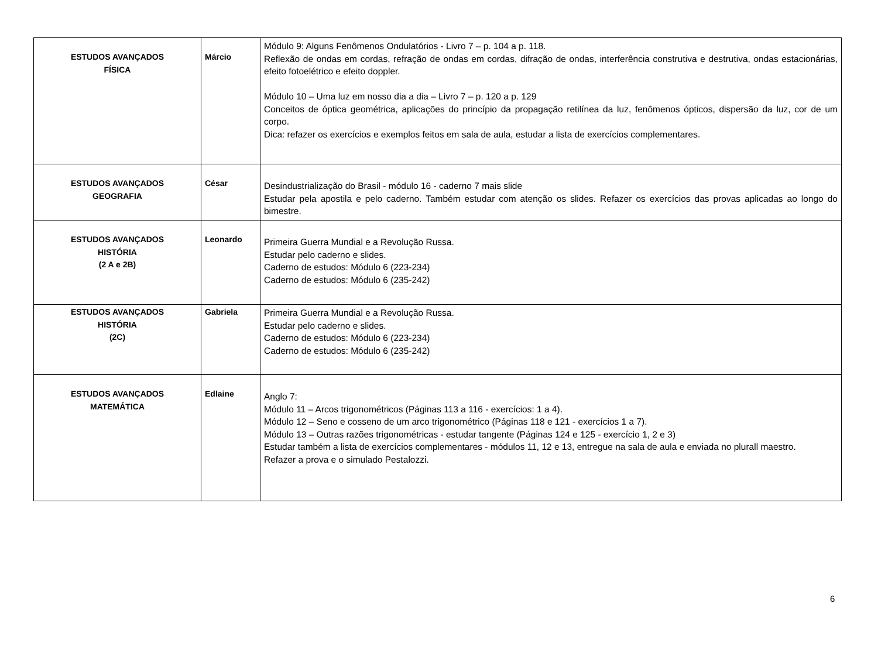| ESTUDOS AVANÇADOS FÍSICA | Márcio | Módulo 9: Alguns Fenômenos Ondulatórios - Livro 7 – p. 104 a p. 118. Reflexão de ondas em cordas, refração de ondas em cordas, difração de ondas, interferência construtiva e destrutiva, ondas estacionárias, efeito fotoelétrico e efeito doppler. Módulo 10 – Uma luz em nosso dia a dia – Livro 7 – p. 120 a p. 129 Conceitos de óptica geométrica, aplicações do princípio da propagação retilínea da luz, fenômenos ópticos, dispersão da luz, cor de um corpo. Dica: refazer os exercícios e exemplos feitos em sala de aula, estudar a lista de exercícios complementares. |
| ESTUDOS AVANÇADOS GEOGRAFIA | César | Desindustrialização do Brasil - módulo 16 - caderno 7 mais slide Estudar pela apostila e pelo caderno. Também estudar com atenção os slides. Refazer os exercícios das provas aplicadas ao longo do bimestre. |
| ESTUDOS AVANÇADOS HISTÓRIA (2 A e 2B) | Leonardo | Primeira Guerra Mundial e a Revolução Russa. Estudar pelo caderno e slides. Caderno de estudos: Módulo 6 (223-234) Caderno de estudos: Módulo 6 (235-242) |
| ESTUDOS AVANÇADOS HISTÓRIA (2C) | Gabriela | Primeira Guerra Mundial e a Revolução Russa. Estudar pelo caderno e slides. Caderno de estudos: Módulo 6 (223-234) Caderno de estudos: Módulo 6 (235-242) |
| ESTUDOS AVANÇADOS MATEMÁTICA | Edlaine | Anglo 7: Módulo 11 – Arcos trigonométricos (Páginas 113 a 116 - exercícios: 1 a 4). Módulo 12 – Seno e cosseno de um arco trigonométrico (Páginas 118 e 121 - exercícios 1 a 7). Módulo 13 – Outras razões trigonométricas - estudar tangente (Páginas 124 e 125 - exercício 1, 2 e 3) Estudar também a lista de exercícios complementares - módulos 11, 12 e 13, entregue na sala de aula e enviada no plurall maestro. Refazer a prova e o simulado Pestalozzi. |
6